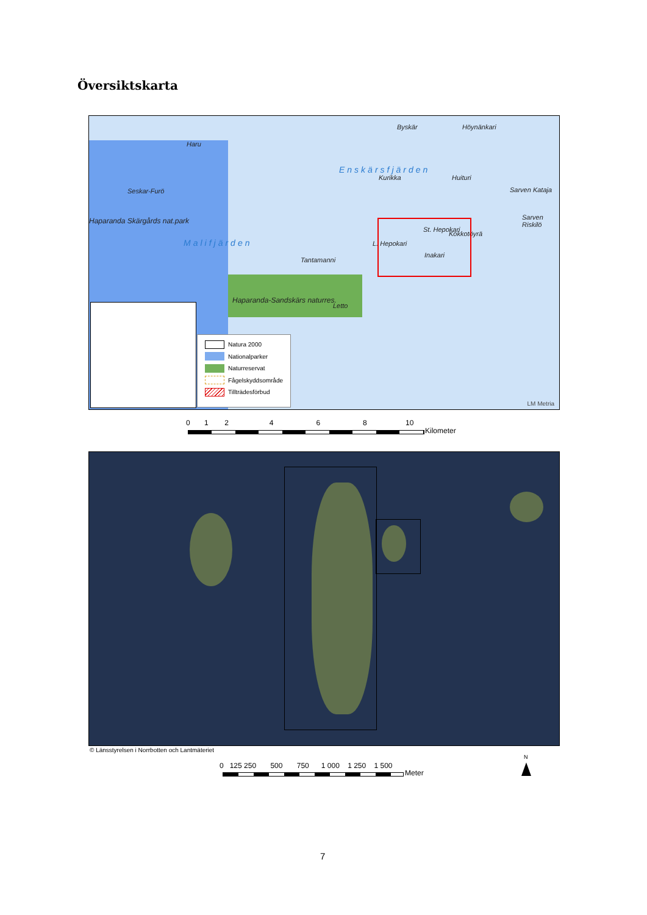Översiktskarta
Enskärsfjärden
Malifjärden
Haparanda Skärgårds nat.park
Haparanda-Sandskärs naturres.
Haru
Seskar-Furö
Byskär Höynänkari
Kurikka Huituri
Sarven Kataja
Sarven Riskilö
Kokkotöyrä
L. Hepokari
St. Hepokari
Inakari
Tantamanni
Letto
Natura 2000
Nationalparker
Naturreservat
Fågelskyddsområde
Tillträdesförbud
LM Metria
0 1 2 4 6 8 10
Kilometer
© Länsstyrelsen i Norrbotten och Lantmäteriet
0 125 250 500 750 1 000 1 250 1 500
Meter
N
7